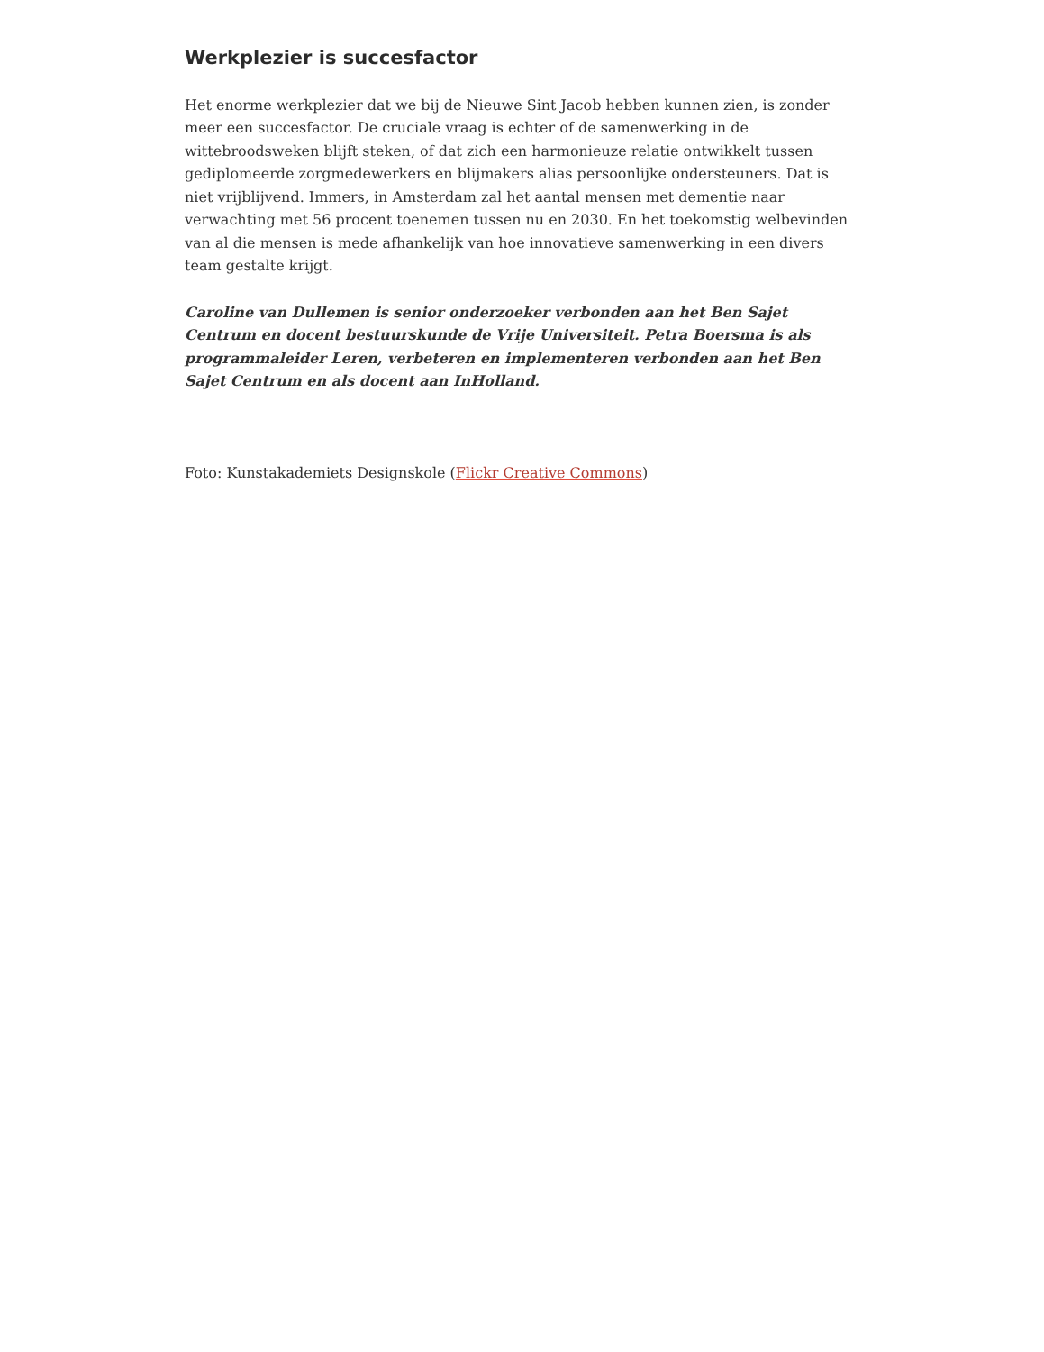Werkplezier is succesfactor
Het enorme werkplezier dat we bij de Nieuwe Sint Jacob hebben kunnen zien, is zonder meer een succesfactor. De cruciale vraag is echter of de samenwerking in de wittebroodsweken blijft steken, of dat zich een harmonieuze relatie ontwikkelt tussen gediplomeerde zorgmedewerkers en blijmakers alias persoonlijke ondersteuners. Dat is niet vrijblijvend. Immers, in Amsterdam zal het aantal mensen met dementie naar verwachting met 56 procent toenemen tussen nu en 2030. En het toekomstig welbevinden van al die mensen is mede afhankelijk van hoe innovatieve samenwerking in een divers team gestalte krijgt.
Caroline van Dullemen is senior onderzoeker verbonden aan het Ben Sajet Centrum en docent bestuurskunde de Vrije Universiteit. Petra Boersma is als programmaleider Leren, verbeteren en implementeren verbonden aan het Ben Sajet Centrum en als docent aan InHolland.
Foto: Kunstakademiets Designskole (Flickr Creative Commons)